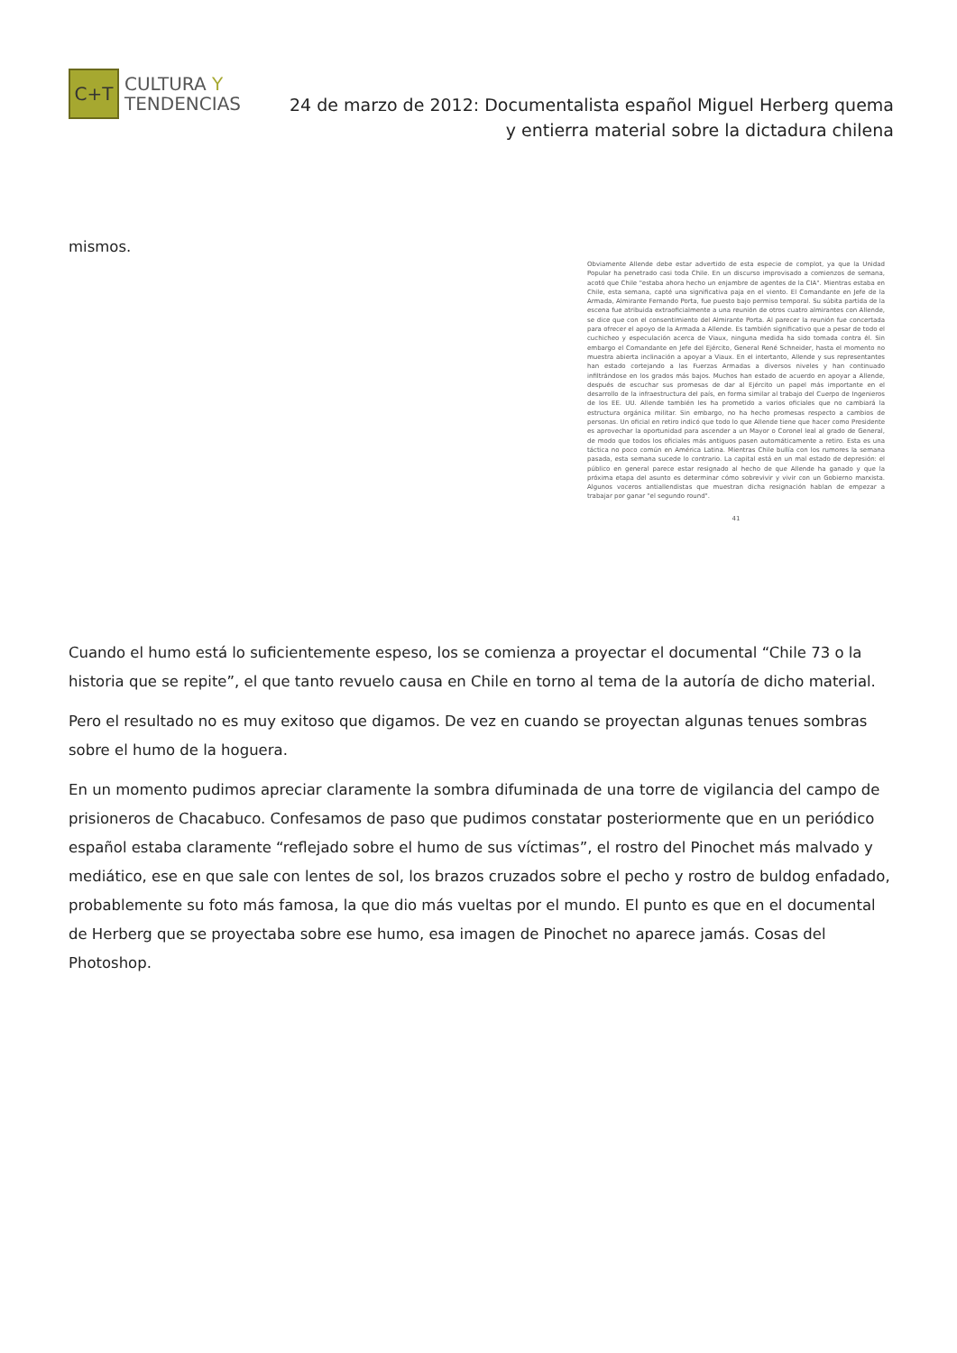C+T
CULTURA Y
TENDENCIAS
24 de marzo de 2012: Documentalista español Miguel Herberg quema
y entierra material sobre la dictadura chilena
mismos.
Obviamente Allende debe estar advertido de esta especie de complot, ya que la Unidad Popular ha penetrado casi toda Chile. En un discurso improvisado a comienzos de semana, acotó que Chile "estaba ahora hecho un enjambre de agentes de la CIA". Mientras estaba en Chile, esta semana, capté una significativa paja en el viento. El Comandante en Jefe de la Armada, Almirante Fernando Porta, fue puesto bajo permiso temporal. Su súbita partida de la escena fue atribuida extraoficialmente a una reunión de otros cuatro almirantes con Allende, se dice que con el consentimiento del Almirante Porta. Al parecer la reunión fue concertada para ofrecer el apoyo de la Armada a Allende. Es también significativo que a pesar de todo el cuchicheo y especulación acerca de Viaux, ninguna medida ha sido tomada contra él. Sin embargo el Comandante en Jefe del Ejército, General René Schneider, hasta el momento no muestra abierta inclinación a apoyar a Viaux. En el intertanto, Allende y sus representantes han estado cortejando a las Fuerzas Armadas a diversos niveles y han continuado infiltrándose en los grados más bajos. Muchos han estado de acuerdo en apoyar a Allende, después de escuchar sus promesas de dar al Ejército un papel más importante en el desarrollo de la infraestructura del país, en forma similar al trabajo del Cuerpo de Ingenieros de los EE. UU. Allende también les ha prometido a varios oficiales que no cambiará la estructura orgánica militar. Sin embargo, no ha hecho promesas respecto a cambios de personas. Un oficial en retiro indicó que todo lo que Allende tiene que hacer como Presidente es aprovechar la oportunidad para ascender a un Mayor o Coronel leal al grado de General, de modo que todos los oficiales más antiguos pasen automáticamente a retiro. Esta es una táctica no poco común en América Latina. Mientras Chile bullía con los rumores la semana pasada, esta semana sucede lo contrario. La capital está en un mal estado de depresión: el público en general parece estar resignado al hecho de que Allende ha ganado y que la próxima etapa del asunto es determinar cómo sobrevivir y vivir con un Gobierno marxista. Algunos voceros antiallendistas que muestran dicha resignación hablan de empezar a trabajar por ganar "el segundo round".
41
Cuando el humo está lo suficientemente espeso, los se comienza a proyectar el documental “Chile 73 o la historia que se repite”, el que tanto revuelo causa en Chile en torno al tema de la autoría de dicho material.
Pero el resultado no es muy exitoso que digamos. De vez en cuando se proyectan algunas tenues sombras sobre el humo de la hoguera.
En un momento pudimos apreciar claramente la sombra difuminada de una torre de vigilancia del campo de prisioneros de Chacabuco. Confesamos de paso que pudimos constatar posteriormente que en un periódico español estaba claramente “reflejado sobre el humo de sus víctimas”, el rostro del Pinochet más malvado y mediático, ese en que sale con lentes de sol, los brazos cruzados sobre el pecho y rostro de buldog enfadado, probablemente su foto más famosa, la que dio más vueltas por el mundo. El punto es que en el documental de Herberg que se proyectaba sobre ese humo, esa imagen de Pinochet no aparece jamás. Cosas del Photoshop.